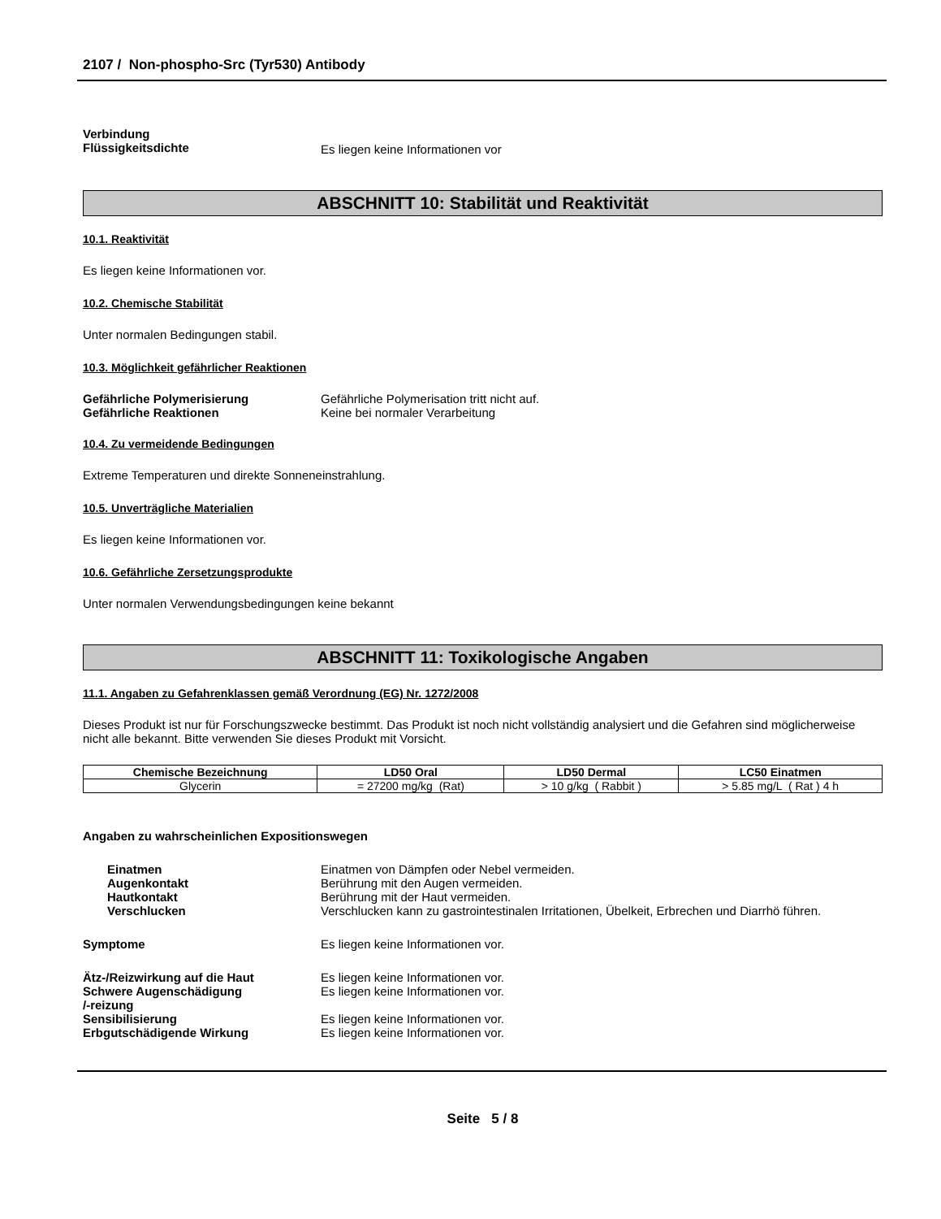2107 / Non-phospho-Src (Tyr530) Antibody
Verbindung
Flüssigkeitsdichte
Es liegen keine Informationen vor
ABSCHNITT 10: Stabilität und Reaktivität
10.1. Reaktivität
Es liegen keine Informationen vor.
10.2. Chemische Stabilität
Unter normalen Bedingungen stabil.
10.3. Möglichkeit gefährlicher Reaktionen
Gefährliche Polymerisierung Gefährliche Polymerisation tritt nicht auf.
Gefährliche Reaktionen Keine bei normaler Verarbeitung
10.4. Zu vermeidende Bedingungen
Extreme Temperaturen und direkte Sonneneinstrahlung.
10.5. Unverträgliche Materialien
Es liegen keine Informationen vor.
10.6. Gefährliche Zersetzungsprodukte
Unter normalen Verwendungsbedingungen keine bekannt
ABSCHNITT 11: Toxikologische Angaben
11.1. Angaben zu Gefahrenklassen gemäß Verordnung (EG) Nr. 1272/2008
Dieses Produkt ist nur für Forschungszwecke bestimmt. Das Produkt ist noch nicht vollständig analysiert und die Gefahren sind möglicherweise nicht alle bekannt. Bitte verwenden Sie dieses Produkt mit Vorsicht.
| Chemische Bezeichnung | LD50 Oral | LD50 Dermal | LC50 Einatmen |
| --- | --- | --- | --- |
| Glycerin | = 27200 mg/kg (Rat) | > 10 g/kg ( Rabbit ) | > 5.85 mg/L ( Rat ) 4 h |
Angaben zu wahrscheinlichen Expositionswegen
Einatmen Einatmen von Dämpfen oder Nebel vermeiden.
Augenkontakt Berührung mit den Augen vermeiden.
Hautkontakt Berührung mit der Haut vermeiden.
Verschlucken Verschlucken kann zu gastrointestinalen Irritationen, Übelkeit, Erbrechen und Diarrhö führen.
Symptome Es liegen keine Informationen vor.
Ätz-/Reizwirkung auf die Haut Es liegen keine Informationen vor.
Schwere Augenschädigung
/-reizung
Es liegen keine Informationen vor.
Sensibilisierung Es liegen keine Informationen vor.
Erbgutschädigende Wirkung Es liegen keine Informationen vor.
Seite 5 / 8